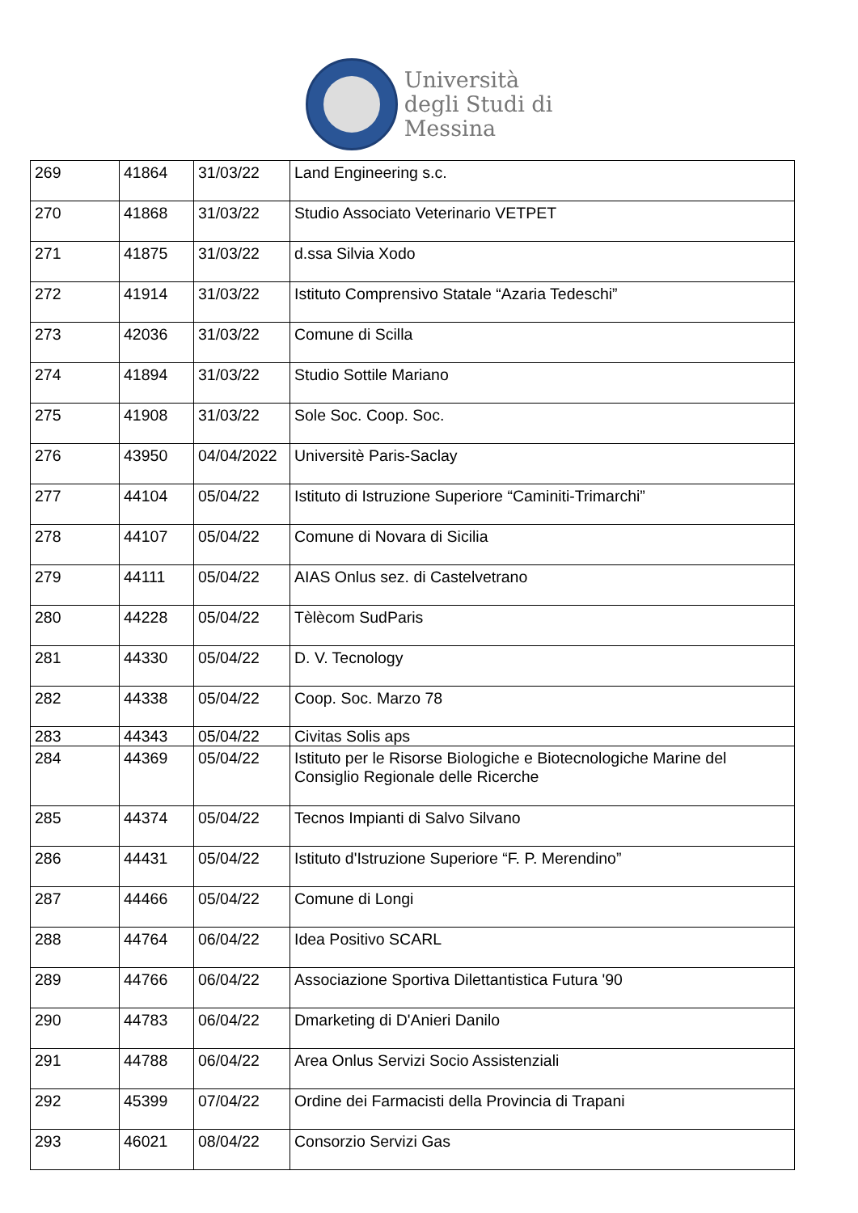Università
degli Studi di
Messina
| 269 | 41864 | 31/03/22 | Land Engineering s.c. |
| 270 | 41868 | 31/03/22 | Studio Associato Veterinario VETPET |
| 271 | 41875 | 31/03/22 | d.ssa Silvia Xodo |
| 272 | 41914 | 31/03/22 | Istituto Comprensivo Statale “Azaria Tedeschi” |
| 273 | 42036 | 31/03/22 | Comune di Scilla |
| 274 | 41894 | 31/03/22 | Studio Sottile Mariano |
| 275 | 41908 | 31/03/22 | Sole Soc. Coop. Soc. |
| 276 | 43950 | 04/04/2022 | Universitè Paris-Saclay |
| 277 | 44104 | 05/04/22 | Istituto di Istruzione Superiore “Caminiti-Trimarchi” |
| 278 | 44107 | 05/04/22 | Comune di Novara di Sicilia |
| 279 | 44111 | 05/04/22 | AIAS Onlus sez. di Castelvetrano |
| 280 | 44228 | 05/04/22 | Tèlècom SudParis |
| 281 | 44330 | 05/04/22 | D. V. Tecnology |
| 282 | 44338 | 05/04/22 | Coop. Soc. Marzo 78 |
| 283 | 44343 | 05/04/22 | Civitas Solis aps |
| 284 | 44369 | 05/04/22 | Istituto per le Risorse Biologiche e Biotecnologiche Marine del Consiglio Regionale delle Ricerche |
| 285 | 44374 | 05/04/22 | Tecnos Impianti di Salvo Silvano |
| 286 | 44431 | 05/04/22 | Istituto d'Istruzione Superiore “F. P. Merendino” |
| 287 | 44466 | 05/04/22 | Comune di Longi |
| 288 | 44764 | 06/04/22 | Idea Positivo SCARL |
| 289 | 44766 | 06/04/22 | Associazione Sportiva Dilettantistica Futura '90 |
| 290 | 44783 | 06/04/22 | Dmarketing di D'Anieri Danilo |
| 291 | 44788 | 06/04/22 | Area Onlus Servizi Socio Assistenziali |
| 292 | 45399 | 07/04/22 | Ordine dei Farmacisti della Provincia di Trapani |
| 293 | 46021 | 08/04/22 | Consorzio Servizi Gas |